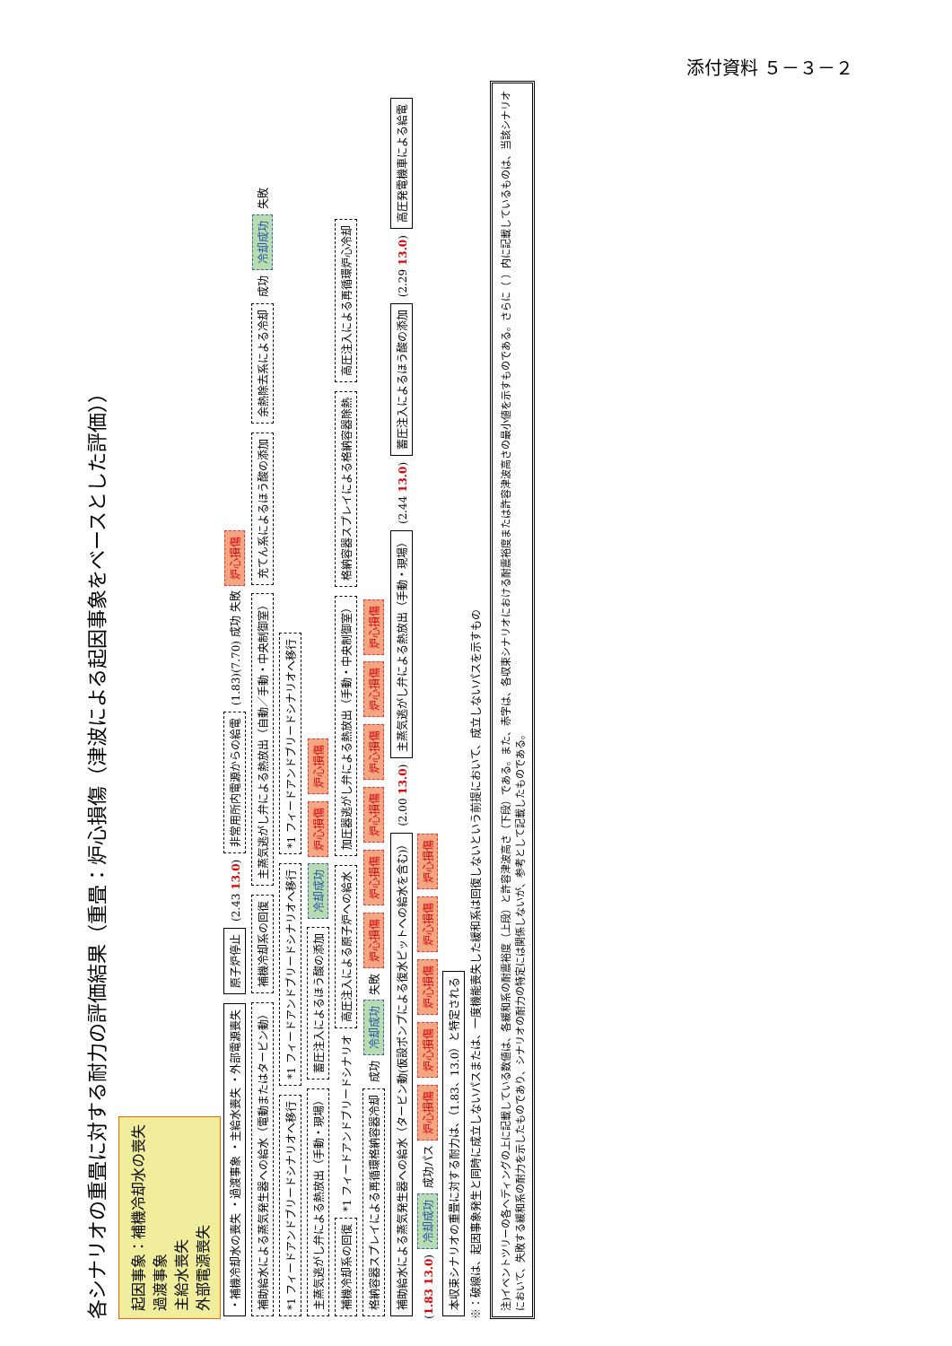添付資料 ５－３－２
各シナリオの重畳に対する耐力の評価結果（重畳：炉心損傷（津波による起因事象をベースとした評価））
起因事象：補機冷却水の喪失
過渡事象
主給水喪失
外部電源喪失
・補機冷却水の喪失 ・過渡事象 ・主給水喪失 ・外部電源喪失 原子炉停止 (2.43 13.0) 非常用所内電源からの給電 (1.83)(7.70) 成功 失敗 炉心損傷
補助給水による蒸気発生器への給水（電動またはタービン動） 補機冷却系の回復 主蒸気逃がし弁による熱放出（自動／手動・中央制御室） 充てん系によるほう酸の添加 余熱除去系による冷却 成功 冷却成功 失敗 *1 フィードアンドブリードシナリオへ移行 *1 フィードアンドブリードシナリオへ移行 *1 フィードアンドブリードシナリオへ移行
主蒸気逃がし弁による熱放出（手動・現場） 蓄圧注入によるほう酸の添加 冷却成功 炉心損傷 炉心損傷
補機冷却系の回復 *1 フィードアンドブリードシナリオ 高圧注入による原子炉への給水 加圧器逃がし弁による熱放出（手動・中央制御室） 格納容器スプレイによる格納容器除熱 高圧注入による再循環炉心冷却 格納容器スプレイによる再循環格納容器冷却 成功 冷却成功 失敗 炉心損傷 炉心損傷 炉心損傷 炉心損傷 炉心損傷 炉心損傷
補助給水による蒸気発生器への給水（タービン動(仮設ポンプによる復水ピットへの給水を含む)） (2.00 13.0) 主蒸気逃がし弁による熱放出（手動・現場） (2.44 13.0) 蓄圧注入によるほう酸の添加 (2.29 13.0) 高圧発電機車による給電 (1.83 13.0) 冷却成功 成功パス 炉心損傷 炉心損傷 炉心損傷 炉心損傷 炉心損傷
本収束シナリオの重畳に対する耐力は、（1.83、13.0）と特定される
※：破線は、起因事象発生と同時に成立しないパスまたは、一度機能喪失した緩和系は回復しないという前提において、成立しないパスを示すもの
注)イベントツリーの各ヘディングの上に記載している数値は、各緩和系の耐震裕度（上段）と許容津波高さ（下段）である。また、赤字は、各収束シナリオにおける耐震裕度または許容津波高さの最小値を示すものである。さらに（ ）内に記載しているものは、当該シナリオにおいて、失敗する緩和系の耐力を示したものであり、シナリオの耐力の特定には関係しないが、参考として記載したものである。